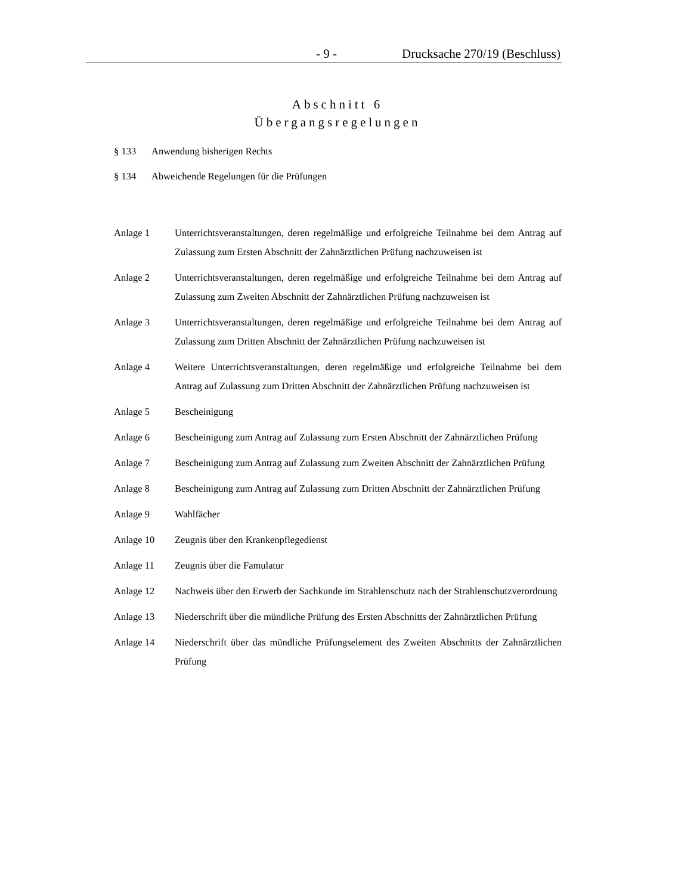- 9 - Drucksache 270/19 (Beschluss)
Abschnitt 6
Übergangsregelungen
§ 133 Anwendung bisherigen Rechts
§ 134 Abweichende Regelungen für die Prüfungen
Anlage 1 Unterrichtsveranstaltungen, deren regelmäßige und erfolgreiche Teilnahme bei dem Antrag auf Zulassung zum Ersten Abschnitt der Zahnärztlichen Prüfung nachzuweisen ist
Anlage 2 Unterrichtsveranstaltungen, deren regelmäßige und erfolgreiche Teilnahme bei dem Antrag auf Zulassung zum Zweiten Abschnitt der Zahnärztlichen Prüfung nachzuweisen ist
Anlage 3 Unterrichtsveranstaltungen, deren regelmäßige und erfolgreiche Teilnahme bei dem Antrag auf Zulassung zum Dritten Abschnitt der Zahnärztlichen Prüfung nachzuweisen ist
Anlage 4 Weitere Unterrichtsveranstaltungen, deren regelmäßige und erfolgreiche Teilnahme bei dem Antrag auf Zulassung zum Dritten Abschnitt der Zahnärztlichen Prüfung nachzuweisen ist
Anlage 5 Bescheinigung
Anlage 6 Bescheinigung zum Antrag auf Zulassung zum Ersten Abschnitt der Zahnärztlichen Prüfung
Anlage 7 Bescheinigung zum Antrag auf Zulassung zum Zweiten Abschnitt der Zahnärztlichen Prüfung
Anlage 8 Bescheinigung zum Antrag auf Zulassung zum Dritten Abschnitt der Zahnärztlichen Prüfung
Anlage 9 Wahlfächer
Anlage 10 Zeugnis über den Krankenpflegedienst
Anlage 11 Zeugnis über die Famulatur
Anlage 12 Nachweis über den Erwerb der Sachkunde im Strahlenschutz nach der Strahlenschutzverordnung
Anlage 13 Niederschrift über die mündliche Prüfung des Ersten Abschnitts der Zahnärztlichen Prüfung
Anlage 14 Niederschrift über das mündliche Prüfungselement des Zweiten Abschnitts der Zahnärztlichen Prüfung